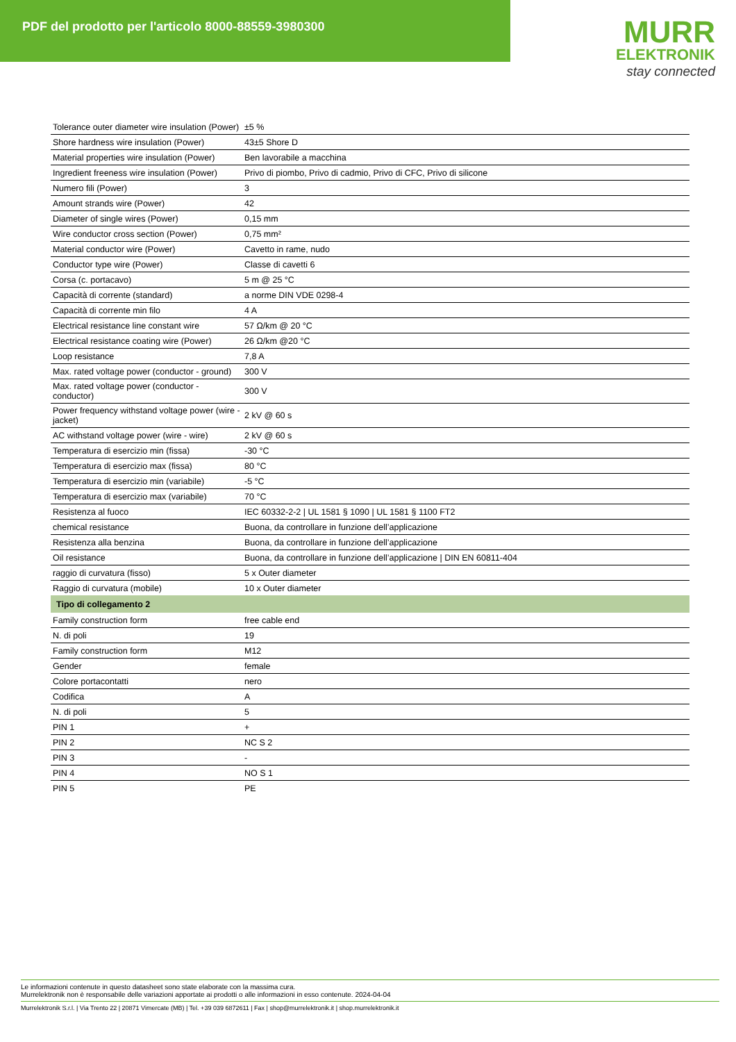PDF del prodotto per l'articolo 8000-88559-3980300
MURR
ELEKTRONIK
stay connected
| Tolerance outer diameter wire insulation (Power) | ±5 % |
| Shore hardness wire insulation (Power) | 43±5 Shore D |
| Material properties wire insulation (Power) | Ben lavorabile a macchina |
| Ingredient freeness wire insulation (Power) | Privo di piombo, Privo di cadmio, Privo di CFC, Privo di silicone |
| Numero fili (Power) | 3 |
| Amount strands wire (Power) | 42 |
| Diameter of single wires (Power) | 0,15 mm |
| Wire conductor cross section (Power) | 0,75 mm² |
| Material conductor wire (Power) | Cavetto in rame, nudo |
| Conductor type wire (Power) | Classe di cavetti 6 |
| Corsa (c. portacavo) | 5 m @ 25 °C |
| Capacità di corrente (standard) | a norme DIN VDE 0298-4 |
| Capacità di corrente min filo | 4 A |
| Electrical resistance line constant wire | 57 Ω/km @ 20 °C |
| Electrical resistance coating wire (Power) | 26 Ω/km @20 °C |
| Loop resistance | 7,8 A |
| Max. rated voltage power (conductor - ground) | 300 V |
| Max. rated voltage power (conductor - conductor) | 300 V |
| Power frequency withstand voltage power (wire - jacket) | 2 kV @ 60 s |
| AC withstand voltage power (wire - wire) | 2 kV @ 60 s |
| Temperatura di esercizio min (fissa) | -30 °C |
| Temperatura di esercizio max (fissa) | 80 °C |
| Temperatura di esercizio min (variabile) | -5 °C |
| Temperatura di esercizio max (variabile) | 70 °C |
| Resistenza al fuoco | IEC 60332-2-2 / UL 1581 § 1090 / UL 1581 § 1100 FT2 |
| chemical resistance | Buona, da controllare in funzione dell’applicazione |
| Resistenza alla benzina | Buona, da controllare in funzione dell’applicazione |
| Oil resistance | Buona, da controllare in funzione dell’applicazione / DIN EN 60811-404 |
| raggio di curvatura (fisso) | 5 x Outer diameter |
| Raggio di curvatura (mobile) | 10 x Outer diameter |
| Tipo di collegamento 2 | |
| Family construction form | free cable end |
| N. di poli | 19 |
| Family construction form | M12 |
| Gender | female |
| Colore portacontatti | nero |
| Codifica | A |
| N. di poli | 5 |
| PIN 1 | + |
| PIN 2 | NC S 2 |
| PIN 3 | - |
| PIN 4 | NO S 1 |
| PIN 5 | PE |
Le informazioni contenute in questo datasheet sono state elaborate con la massima cura.
Murrelektronik non è responsabile delle variazioni apportate ai prodotti o alle informazioni in esso contenute. 2024-04-04
Murrelektronik S.r.l. | Via Trento 22 | 20871 Vimercate (MB) | Tel. +39 039 6872611 | Fax | shop@murrelektronik.it | shop.murrelektronik.it